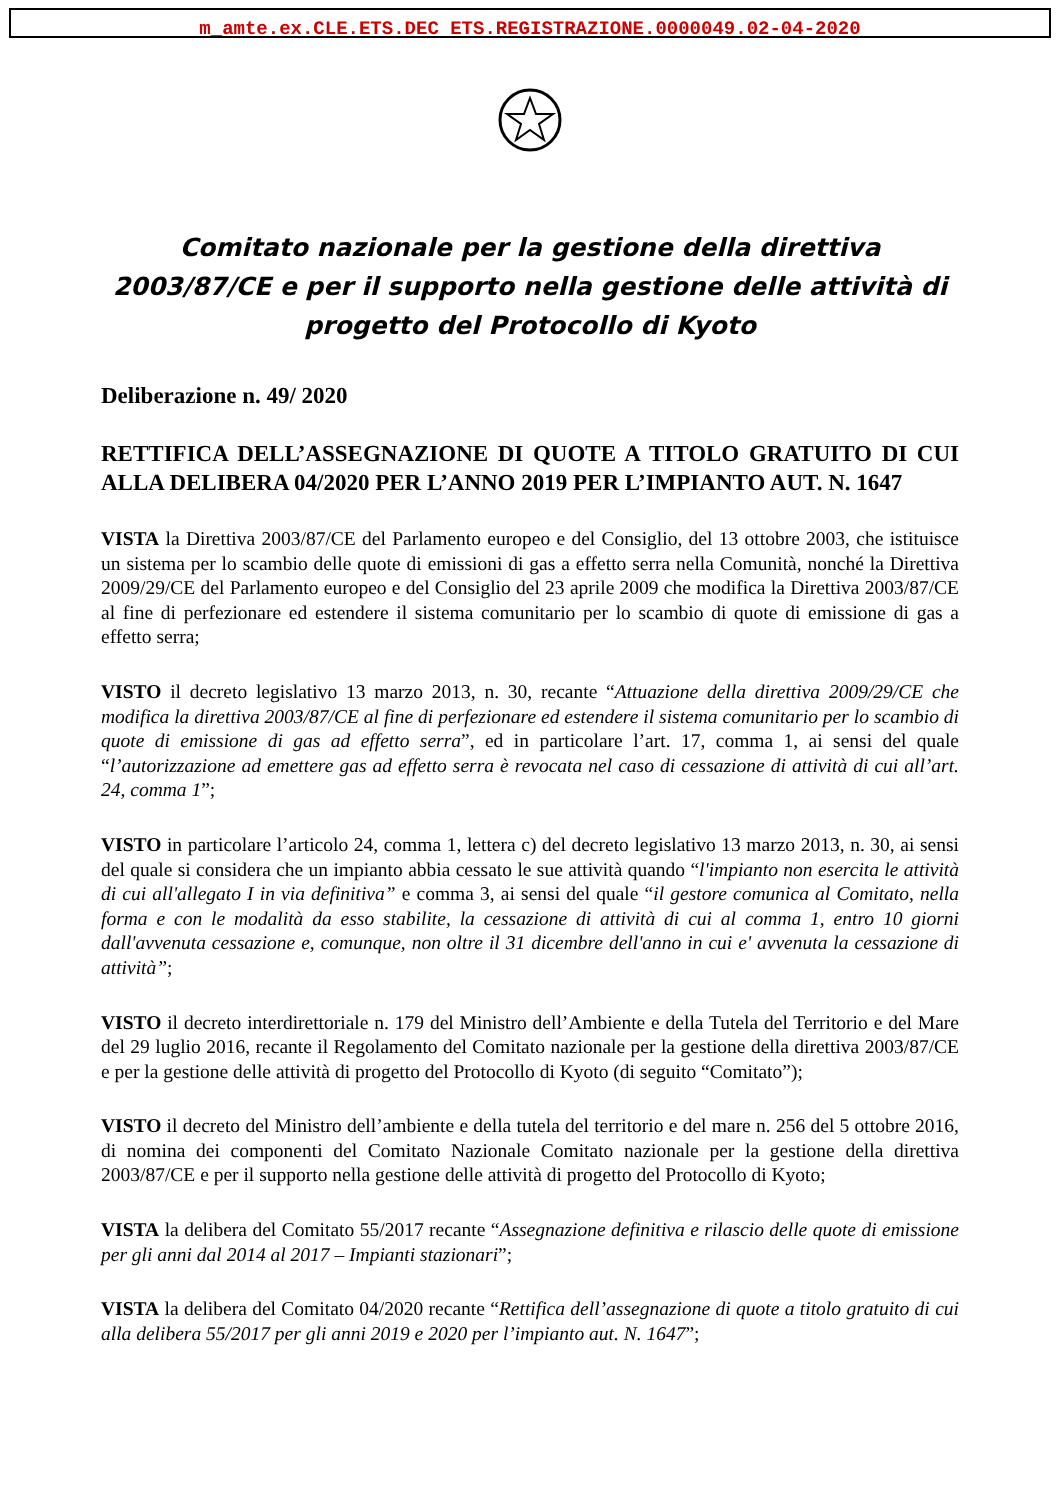m_amte.ex.CLE.ETS.DEC ETS.REGISTRAZIONE.0000049.02-04-2020
Comitato nazionale per la gestione della direttiva 2003/87/CE e per il supporto nella gestione delle attività di progetto del Protocollo di Kyoto
Deliberazione n. 49/ 2020
RETTIFICA DELL’ASSEGNAZIONE DI QUOTE A TITOLO GRATUITO DI CUI ALLA DELIBERA 04/2020 PER L’ANNO 2019 PER L’IMPIANTO AUT. N. 1647
VISTA la Direttiva 2003/87/CE del Parlamento europeo e del Consiglio, del 13 ottobre 2003, che istituisce un sistema per lo scambio delle quote di emissioni di gas a effetto serra nella Comunità, nonché la Direttiva 2009/29/CE del Parlamento europeo e del Consiglio del 23 aprile 2009 che modifica la Direttiva 2003/87/CE al fine di perfezionare ed estendere il sistema comunitario per lo scambio di quote di emissione di gas a effetto serra;
VISTO il decreto legislativo 13 marzo 2013, n. 30, recante “Attuazione della direttiva 2009/29/CE che modifica la direttiva 2003/87/CE al fine di perfezionare ed estendere il sistema comunitario per lo scambio di quote di emissione di gas ad effetto serra”, ed in particolare l’art. 17, comma 1, ai sensi del quale “l’autorizzazione ad emettere gas ad effetto serra è revocata nel caso di cessazione di attività di cui all’art. 24, comma 1”;
VISTO in particolare l’articolo 24, comma 1, lettera c) del decreto legislativo 13 marzo 2013, n. 30, ai sensi del quale si considera che un impianto abbia cessato le sue attività quando “l'impianto non esercita le attività di cui all'allegato I in via definitiva” e comma 3, ai sensi del quale “il gestore comunica al Comitato, nella forma e con le modalità da esso stabilite, la cessazione di attività di cui al comma 1, entro 10 giorni dall'avvenuta cessazione e, comunque, non oltre il 31 dicembre dell'anno in cui e' avvenuta la cessazione di attività”;
VISTO il decreto interdirettoriale n. 179 del Ministro dell’Ambiente e della Tutela del Territorio e del Mare del 29 luglio 2016, recante il Regolamento del Comitato nazionale per la gestione della direttiva 2003/87/CE e per la gestione delle attività di progetto del Protocollo di Kyoto (di seguito “Comitato”);
VISTO il decreto del Ministro dell’ambiente e della tutela del territorio e del mare n. 256 del 5 ottobre 2016, di nomina dei componenti del Comitato Nazionale Comitato nazionale per la gestione della direttiva 2003/87/CE e per il supporto nella gestione delle attività di progetto del Protocollo di Kyoto;
VISTA la delibera del Comitato 55/2017 recante “Assegnazione definitiva e rilascio delle quote di emissione per gli anni dal 2014 al 2017 – Impianti stazionari”;
VISTA la delibera del Comitato 04/2020 recante “Rettifica dell’assegnazione di quote a titolo gratuito di cui alla delibera 55/2017 per gli anni 2019 e 2020 per l’impianto aut. N. 1647”;